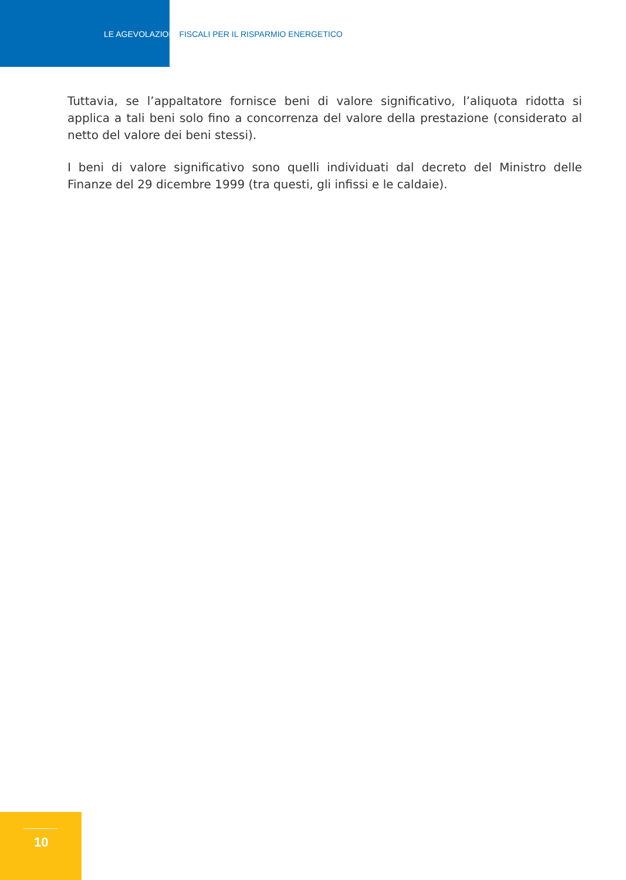LE AGEVOLAZIONI FISCALI PER IL RISPARMIO ENERGETICO
Tuttavia, se l’appaltatore fornisce beni di valore significativo, l’aliquota ridotta si applica a tali beni solo fino a concorrenza del valore della prestazione (considerato al netto del valore dei beni stessi).
I beni di valore significativo sono quelli individuati dal decreto del Ministro delle Finanze del 29 dicembre 1999 (tra questi, gli infissi e le caldaie).
10